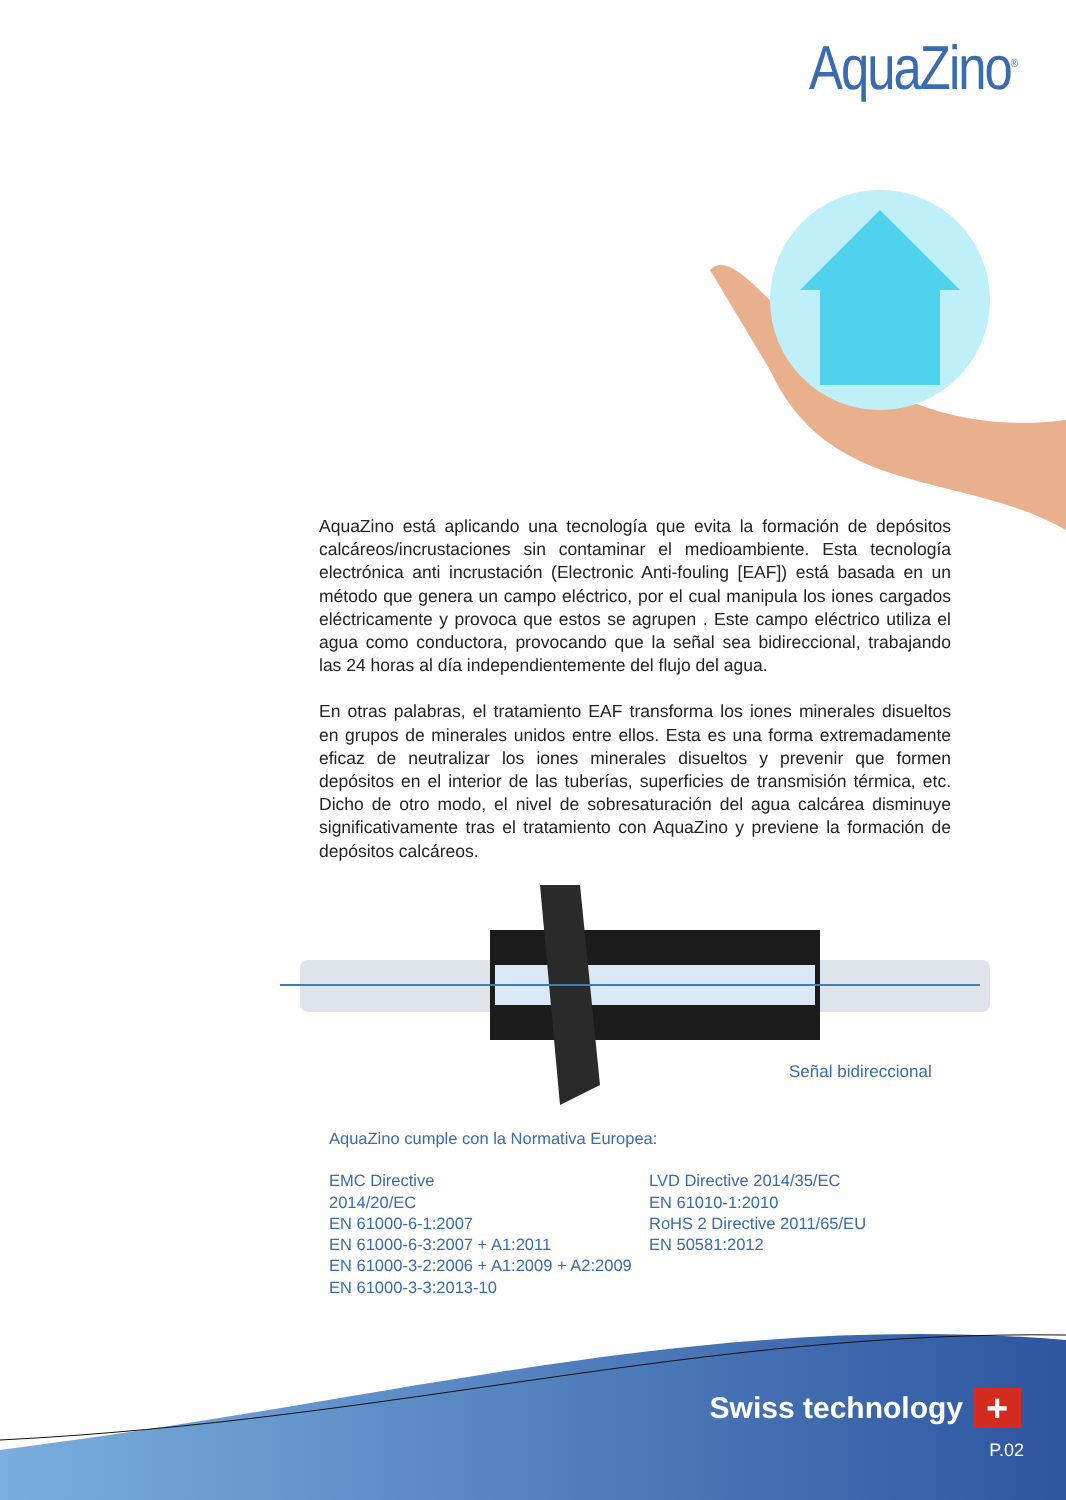AquaZino<sup>®</sup>
AquaZino está aplicando una tecnología que evita la formación de depósitos calcáreos/incrustaciones sin contaminar el medioambiente. Esta tecnología electrónica anti incrustación (Electronic Anti-fouling [EAF]) está basada en un método que genera un campo eléctrico, por el cual manipula los iones cargados eléctricamente y provoca que estos se agrupen . Este campo eléctrico utiliza el agua como conductora, provocando que la señal sea bidireccional, trabajando las 24 horas al día independientemente del flujo del agua.
En otras palabras, el tratamiento EAF transforma los iones minerales disueltos en grupos de minerales unidos entre ellos. Esta es una forma extremadamente eficaz de neutralizar los iones minerales disueltos y prevenir que formen depósitos en el interior de las tuberías, superficies de transmisión térmica, etc. Dicho de otro modo, el nivel de sobresaturación del agua calcárea disminuye significativamente tras el tratamiento con AquaZino y previene la formación de depósitos calcáreos.
Señal bidireccional
AquaZino cumple con la Normativa Europea:
EMC Directive
2014/20/EC
EN 61000-6-1:2007
EN 61000-6-3:2007 + A1:2011
EN 61000-3-2:2006 + A1:2009 + A2:2009
EN 61000-3-3:2013-10
LVD Directive 2014/35/EC
EN 61010-1:2010
RoHS 2 Directive 2011/65/EU
EN 50581:2012
Swiss technology +
P.02